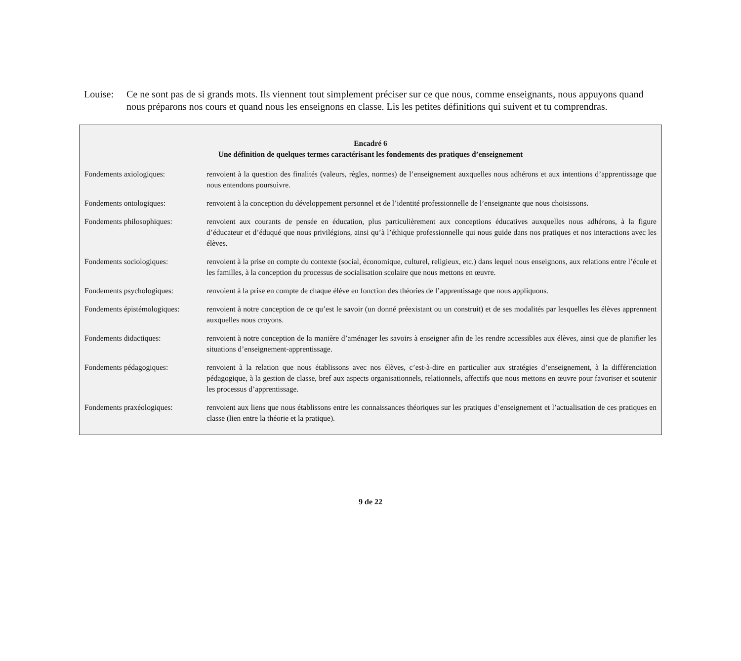Louise: Ce ne sont pas de si grands mots. Ils viennent tout simplement préciser sur ce que nous, comme enseignants, nous appuyons quand nous préparons nos cours et quand nous les enseignons en classe. Lis les petites définitions qui suivent et tu comprendras.
Encadré 6
Une définition de quelques termes caractérisant les fondements des pratiques d’enseignement
Fondements axiologiques: renvoient à la question des finalités (valeurs, règles, normes) de l’enseignement auxquelles nous adhérons et aux intentions d’apprentissage que nous entendons poursuivre.
Fondements ontologiques: renvoient à la conception du développement personnel et de l’identité professionnelle de l’enseignante que nous choisissons.
Fondements philosophiques: renvoient aux courants de pensée en éducation, plus particulièrement aux conceptions éducatives auxquelles nous adhérons, à la figure d’éducateur et d’éduqué que nous privilégions, ainsi qu’à l’éthique professionnelle qui nous guide dans nos pratiques et nos interactions avec les élèves.
Fondements sociologiques: renvoient à la prise en compte du contexte (social, économique, culturel, religieux, etc.) dans lequel nous enseignons, aux relations entre l’école et les familles, à la conception du processus de socialisation scolaire que nous mettons en œuvre.
Fondements psychologiques: renvoient à la prise en compte de chaque élève en fonction des théories de l’apprentissage que nous appliquons.
Fondements épistémologiques:
renvoient à notre conception de ce qu’est le savoir (un donné préexistant ou un construit) et de ses modalités par lesquelles les élèves apprennent auxquelles nous croyons.
Fondements didactiques: renvoient à notre conception de la manière d’aménager les savoirs à enseigner afin de les rendre accessibles aux élèves, ainsi que de planifier les situations d’enseignement-apprentissage.
Fondements pédagogiques: renvoient à la relation que nous établissons avec nos élèves, c’est-à-dire en particulier aux stratégies d’enseignement, à la différenciation pédagogique, à la gestion de classe, bref aux aspects organisationnels, relationnels, affectifs que nous mettons en œuvre pour favoriser et soutenir les processus d’apprentissage.
Fondements praxéologiques: renvoient aux liens que nous établissons entre les connaissances théoriques sur les pratiques d’enseignement et l’actualisation de ces pratiques en classe (lien entre la théorie et la pratique).
9 de 22